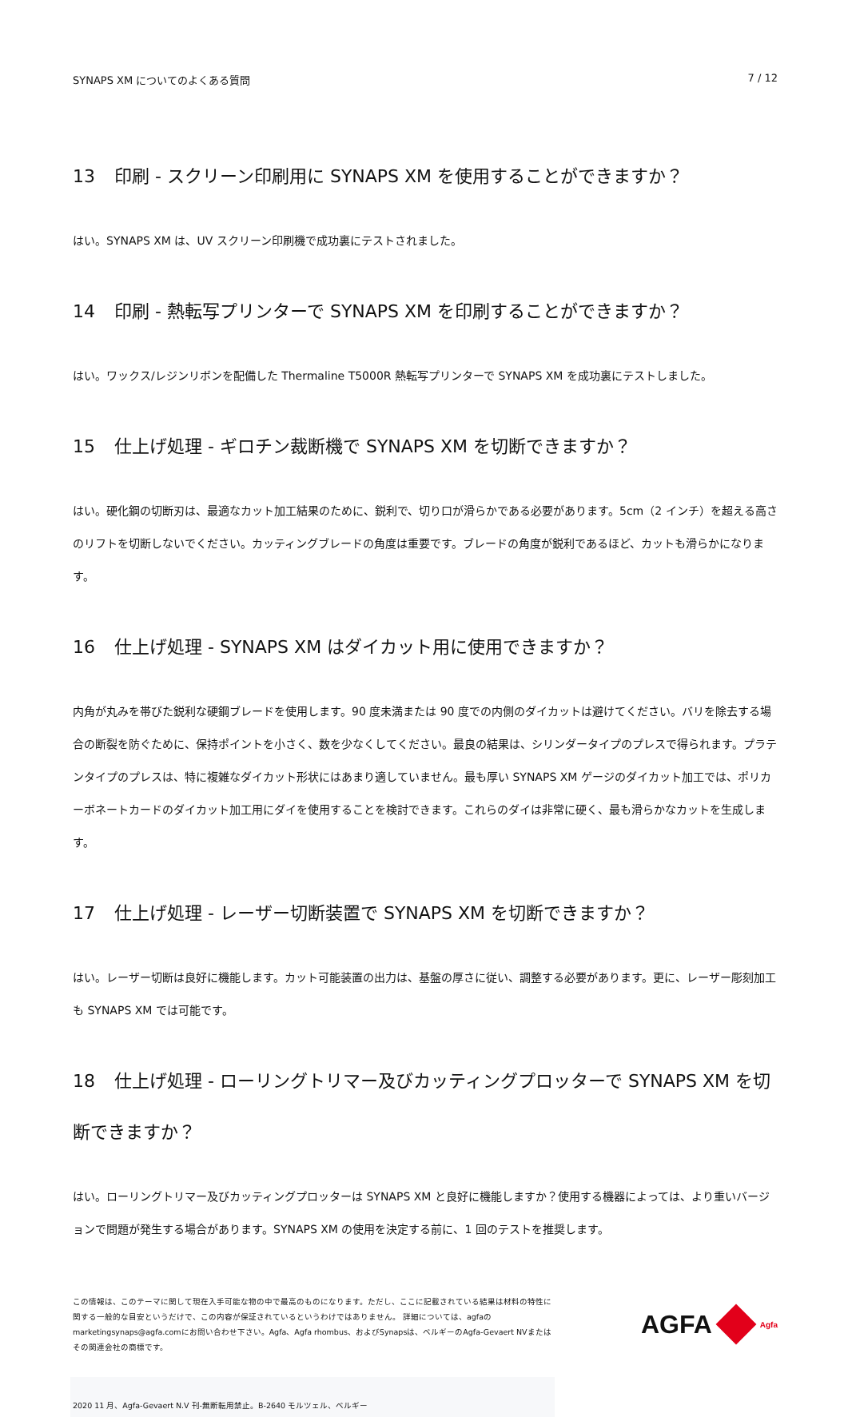SYNAPS XM についてのよくある質問 7 / 12
13 印刷 - スクリーン印刷用に SYNAPS XM を使用することができますか？
はい。SYNAPS XM は、UV スクリーン印刷機で成功裏にテストされました。
14 印刷 - 熱転写プリンターで SYNAPS XM を印刷することができますか？
はい。ワックス/レジンリボンを配備した Thermaline T5000R 熱転写プリンターで SYNAPS XM を成功裏にテストしました。
15 仕上げ処理 - ギロチン裁断機で SYNAPS XM を切断できますか？
はい。硬化鋼の切断刃は、最適なカット加工結果のために、鋭利で、切り口が滑らかである必要があります。5cm（2 インチ）を超える高さのリフトを切断しないでください。カッティングブレードの角度は重要です。ブレードの角度が鋭利であるほど、カットも滑らかになります。
16 仕上げ処理 - SYNAPS XM はダイカット用に使用できますか？
内角が丸みを帯びた鋭利な硬鋼ブレードを使用します。90 度未満または 90 度での内側のダイカットは避けてください。バリを除去する場合の断裂を防ぐために、保持ポイントを小さく、数を少なくしてください。最良の結果は、シリンダータイプのプレスで得られます。プラテンタイプのプレスは、特に複雑なダイカット形状にはあまり適していません。最も厚い SYNAPS XM ゲージのダイカット加工では、ポリカーボネートカードのダイカット加工用にダイを使用することを検討できます。これらのダイは非常に硬く、最も滑らかなカットを生成します。
17 仕上げ処理 - レーザー切断装置で SYNAPS XM を切断できますか？
はい。レーザー切断は良好に機能します。カット可能装置の出力は、基盤の厚さに従い、調整する必要があります。更に、レーザー彫刻加工も SYNAPS XM では可能です。
18 仕上げ処理 - ローリングトリマー及びカッティングプロッターで SYNAPS XM を切断できますか？
はい。ローリングトリマー及びカッティングプロッターは SYNAPS XM と良好に機能しますか？使用する機器によっては、より重いバージョンで問題が発生する場合があります。SYNAPS XM の使用を決定する前に、1 回のテストを推奨します。
この情報は、このテーマに関して現在入手可能な物の中で最高のものになります。ただし、ここに記載されている結果は材料の特性に関する一般的な目安というだけで、この内容が保証されているというわけではありません。 詳細については、agfaのmarketingsynaps@agfa.comにお問い合わせ下さい。Agfa、Agfa rhombus、およびSynapsは、ベルギーのAgfa-Gevaert NVまたはその関連会社の商標です。
AGFA
Agfa
2020 11 月、Agfa-Gevaert N.V 刊-無断転用禁止。B-2640 モルツェル、ベルギー